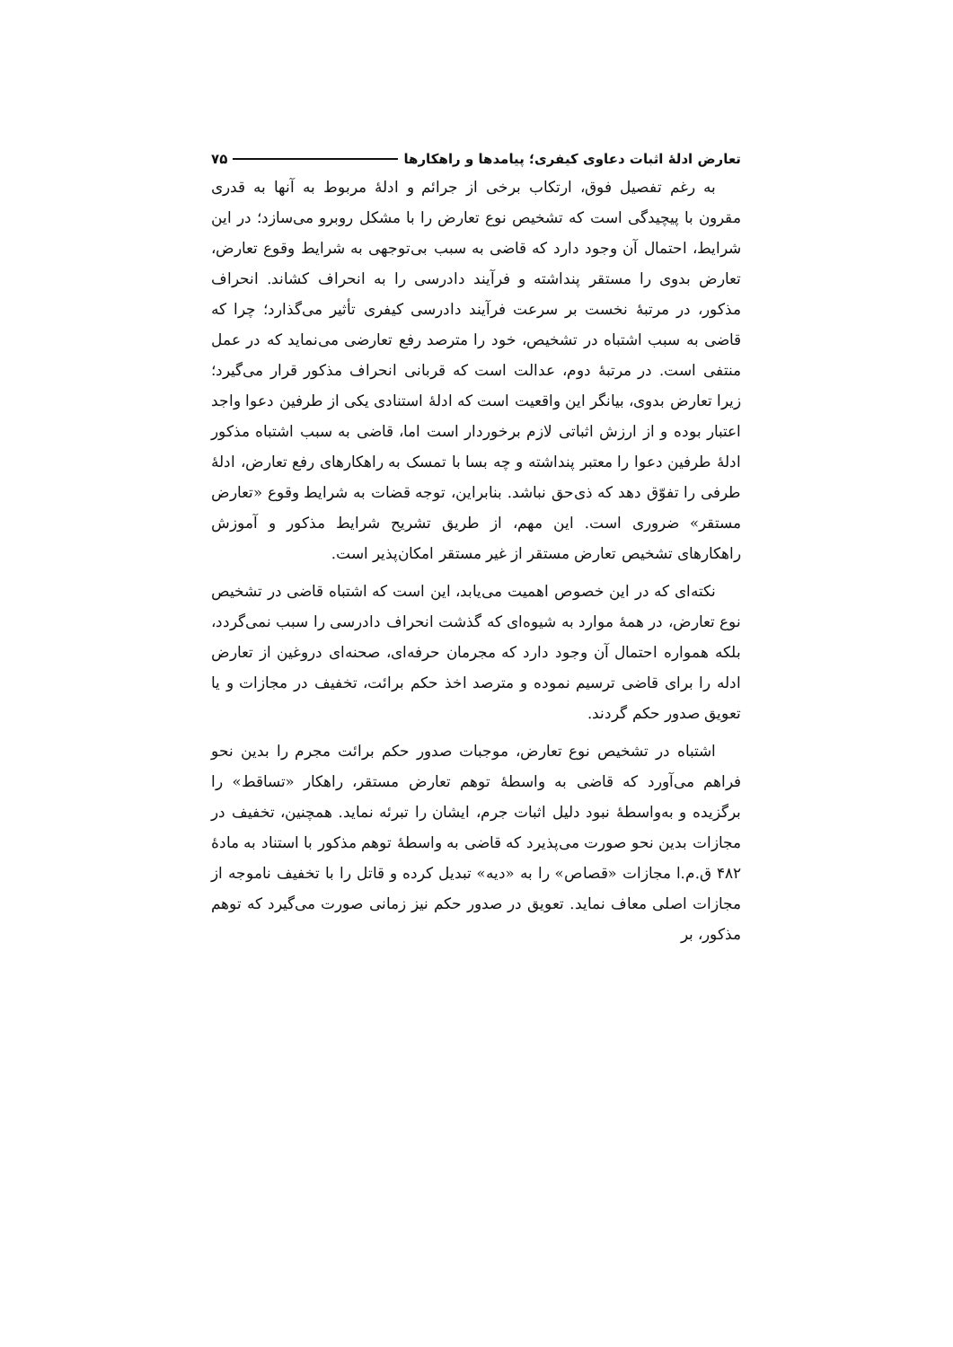تعارض ادلهٔ اثبات دعاوی کیفری؛ پیامدها و راهکارها ۷۵
به رغم تفصیل فوق، ارتکاب برخی از جرائم و ادلهٔ مربوط به آنها به قدری مقرون با پیچیدگی است که تشخیص نوع تعارض را با مشکل روبرو می‌سازد؛ در این شرایط، احتمال آن وجود دارد که قاضی به سبب بی‌توجهی به شرایط وقوع تعارض، تعارض بدوی را مستقر پنداشته و فرآیند دادرسی را به انحراف کشاند. انحراف مذکور، در مرتبهٔ نخست بر سرعت فرآیند دادرسی کیفری تأثیر می‌گذارد؛ چرا که قاضی به سبب اشتباه در تشخیص، خود را مترصد رفع تعارضی می‌نماید که در عمل منتفی است. در مرتبهٔ دوم، عدالت است که قربانی انحراف مذکور قرار می‌گیرد؛ زیرا تعارض بدوی، بیانگر این واقعیت است که ادلهٔ استنادی یکی از طرفین دعوا واجد اعتبار بوده و از ارزش اثباتی لازم برخوردار است اما، قاضی به سبب اشتباه مذکور ادلهٔ طرفین دعوا را معتبر پنداشته و چه بسا با تمسک به راهکارهای رفع تعارض، ادلهٔ طرفی را تفوّق دهد که ذی‌حق نباشد. بنابراین، توجه قضات به شرایط وقوع «تعارض مستقر» ضروری است. این مهم، از طریق تشریح شرایط مذکور و آموزش راهکارهای تشخیص تعارض مستقر از غیر مستقر امکان‌پذیر است.
نکته‌ای که در این خصوص اهمیت می‌یابد، این است که اشتباه قاضی در تشخیص نوع تعارض، در همهٔ موارد به شیوه‌ای که گذشت انحراف دادرسی را سبب نمی‌گردد، بلکه همواره احتمال آن وجود دارد که مجرمان حرفه‌ای، صحنه‌ای دروغین از تعارض ادله را برای قاضی ترسیم نموده و مترصد اخذ حکم برائت، تخفیف در مجازات و یا تعویق صدور حکم گردند.
اشتباه در تشخیص نوع تعارض، موجبات صدور حکم برائت مجرم را بدین نحو فراهم می‌آورد که قاضی به واسطهٔ توهم تعارض مستقر، راهکار «تساقط» را برگزیده و به‌واسطهٔ نبود دلیل اثبات جرم، ایشان را تبرئه نماید. همچنین، تخفیف در مجازات بدین نحو صورت می‌پذیرد که قاضی به واسطهٔ توهم مذکور با استناد به مادهٔ ۴۸۲ ق.م.ا مجازات «قصاص» را به «دیه» تبدیل کرده و قاتل را با تخفیف ناموجه از مجازات اصلی معاف نماید. تعویق در صدور حکم نیز زمانی صورت می‌گیرد که توهم مذکور، بر